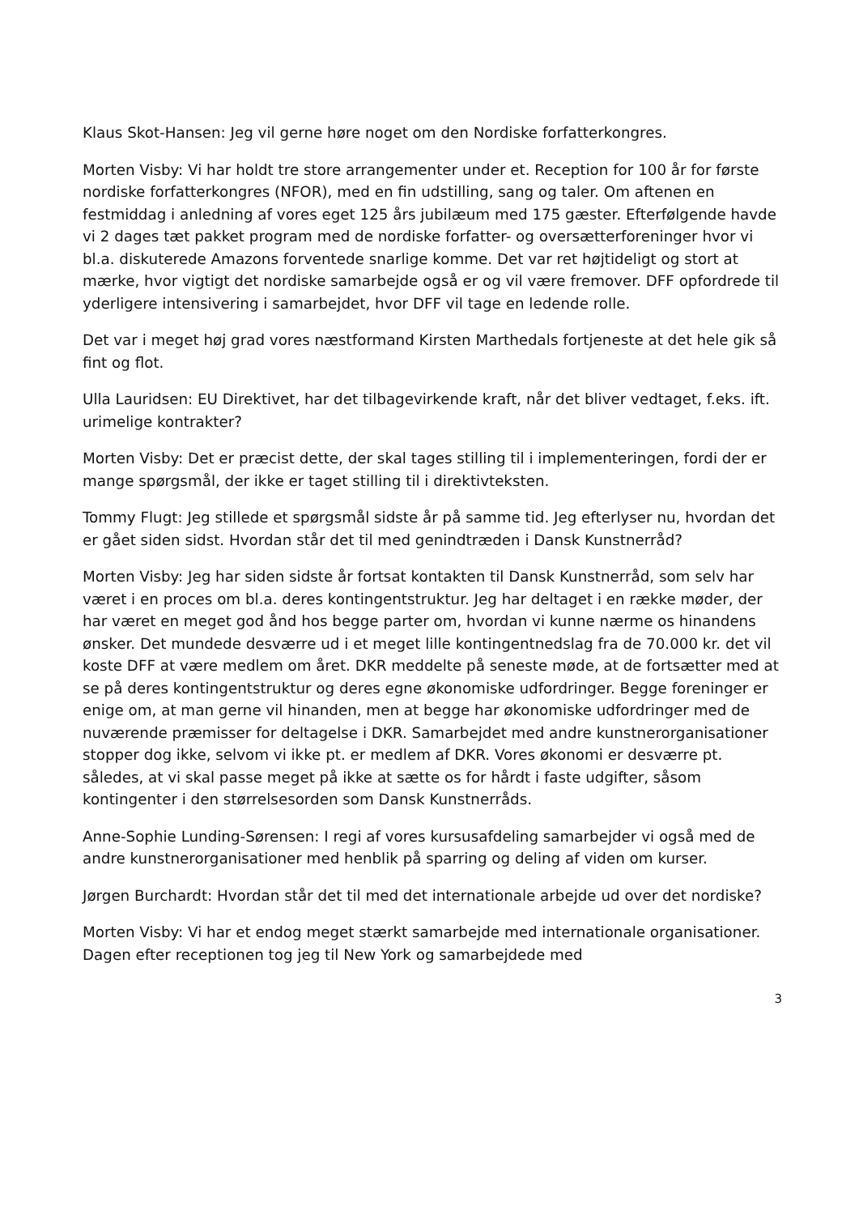Klaus Skot-Hansen: Jeg vil gerne høre noget om den Nordiske forfatterkongres.
Morten Visby: Vi har holdt tre store arrangementer under et. Reception for 100 år for første nordiske forfatterkongres (NFOR), med en fin udstilling, sang og taler. Om aftenen en festmiddag i anledning af vores eget 125 års jubilæum med 175 gæster. Efterfølgende havde vi 2 dages tæt pakket program med de nordiske forfatter- og oversætterforeninger hvor vi bl.a. diskuterede Amazons forventede snarlige komme. Det var ret højtideligt og stort at mærke, hvor vigtigt det nordiske samarbejde også er og vil være fremover. DFF opfordrede til yderligere intensivering i samarbejdet, hvor DFF vil tage en ledende rolle.
Det var i meget høj grad vores næstformand Kirsten Marthedals fortjeneste at det hele gik så fint og flot.
Ulla Lauridsen: EU Direktivet, har det tilbagevirkende kraft, når det bliver vedtaget, f.eks. ift. urimelige kontrakter?
Morten Visby: Det er præcist dette, der skal tages stilling til i implementeringen, fordi der er mange spørgsmål, der ikke er taget stilling til i direktivteksten.
Tommy Flugt: Jeg stillede et spørgsmål sidste år på samme tid. Jeg efterlyser nu, hvordan det er gået siden sidst. Hvordan står det til med genindtræden i Dansk Kunstnerråd?
Morten Visby: Jeg har siden sidste år fortsat kontakten til Dansk Kunstnerråd, som selv har været i en proces om bl.a. deres kontingentstruktur. Jeg har deltaget i en række møder, der har været en meget god ånd hos begge parter om, hvordan vi kunne nærme os hinandens ønsker. Det mundede desværre ud i et meget lille kontingentnedslag fra de 70.000 kr. det vil koste DFF at være medlem om året. DKR meddelte på seneste møde, at de fortsætter med at se på deres kontingentstruktur og deres egne økonomiske udfordringer. Begge foreninger er enige om, at man gerne vil hinanden, men at begge har økonomiske udfordringer med de nuværende præmisser for deltagelse i DKR. Samarbejdet med andre kunstnerorganisationer stopper dog ikke, selvom vi ikke pt. er medlem af DKR. Vores økonomi er desværre pt. således, at vi skal passe meget på ikke at sætte os for hårdt i faste udgifter, såsom kontingenter i den størrelsesorden som Dansk Kunstnerråds.
Anne-Sophie Lunding-Sørensen: I regi af vores kursusafdeling samarbejder vi også med de andre kunstnerorganisationer med henblik på sparring og deling af viden om kurser.
Jørgen Burchardt: Hvordan står det til med det internationale arbejde ud over det nordiske?
Morten Visby: Vi har et endog meget stærkt samarbejde med internationale organisationer. Dagen efter receptionen tog jeg til New York og samarbejdede med
3